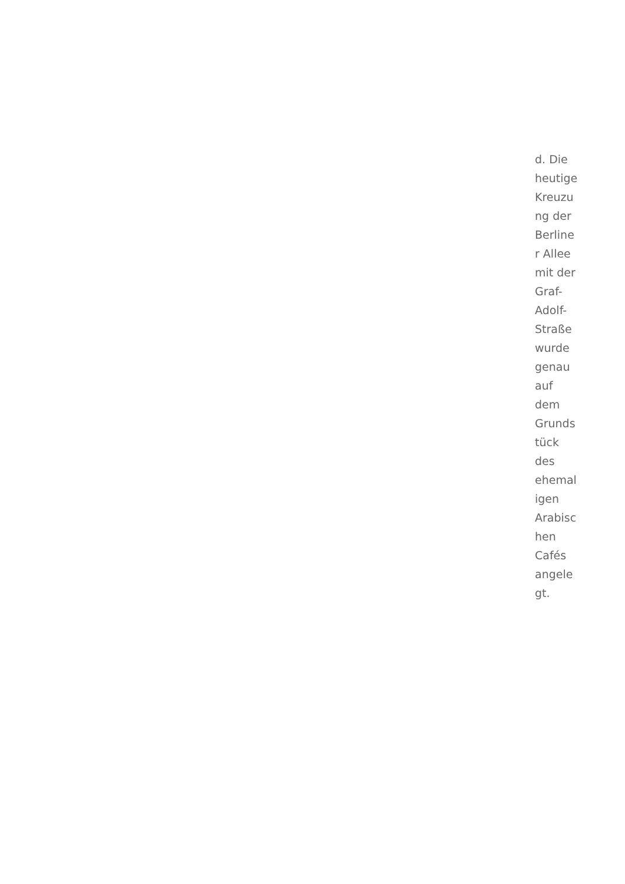d. Die
heutige
Kreuzu
ng der
Berline
r Allee
mit der
Graf-
Adolf-
Straße
wurde
genau
auf
dem
Grunds
tück
des
ehemal
igen
Arabisc
hen
Cafés
angele
gt.